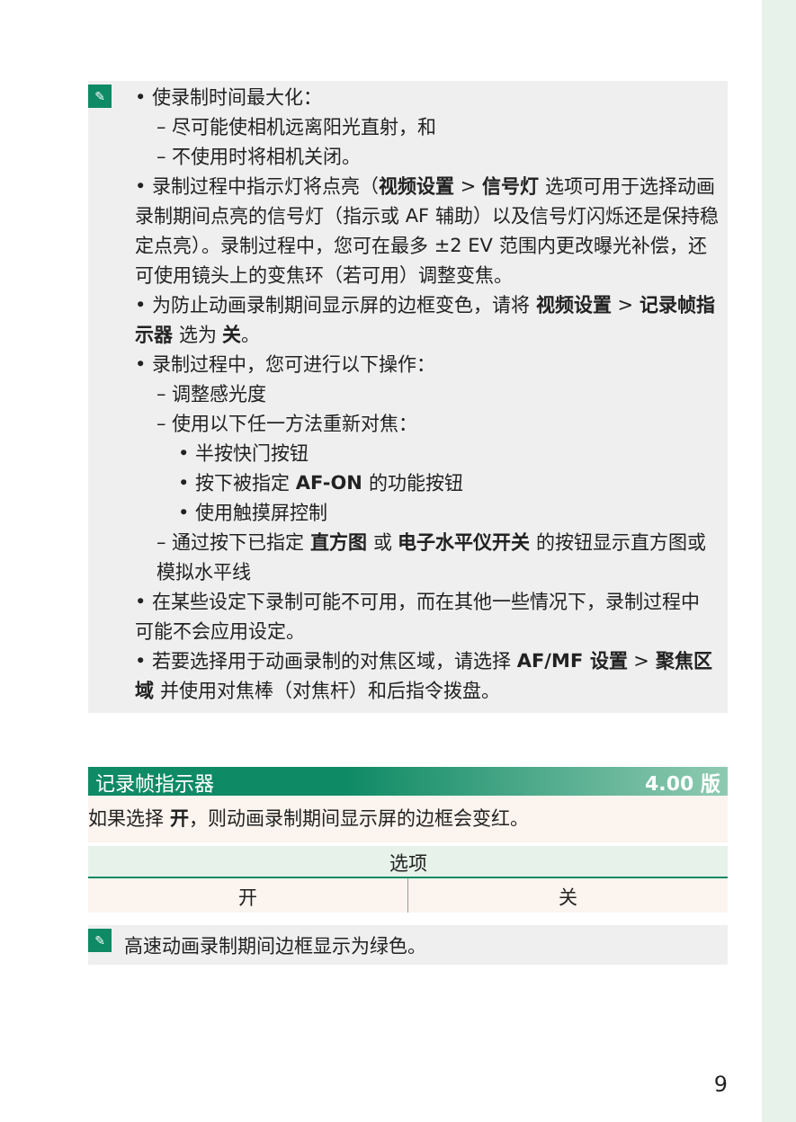✎
• 使录制时间最大化：
– 尽可能使相机远离阳光直射，和
– 不使用时将相机关闭。
• 录制过程中指示灯将点亮（视频设置 > 信号灯 选项可用于选择动画录制期间点亮的信号灯（指示或 AF 辅助）以及信号灯闪烁还是保持稳定点亮）。录制过程中，您可在最多 ±2 EV 范围内更改曝光补偿，还可使用镜头上的变焦环（若可用）调整变焦。
• 为防止动画录制期间显示屏的边框变色，请将 视频设置 > 记录帧指示器 选为 关。
• 录制过程中，您可进行以下操作：
– 调整感光度
– 使用以下任一方法重新对焦：
• 半按快门按钮
• 按下被指定 AF-ON 的功能按钮
• 使用触摸屏控制
– 通过按下已指定 直方图 或 电子水平仪开关 的按钮显示直方图或模拟水平线
• 在某些设定下录制可能不可用，而在其他一些情况下，录制过程中可能不会应用设定。
• 若要选择用于动画录制的对焦区域，请选择 AF/MF 设置 > 聚焦区域 并使用对焦棒（对焦杆）和后指令拨盘。
记录帧指示器 4.00 版
如果选择 开，则动画录制期间显示屏的边框会变红。
| 选项 | |
| --- | --- |
| 开 | 关 |
✎ 高速动画录制期间边框显示为绿色。
9